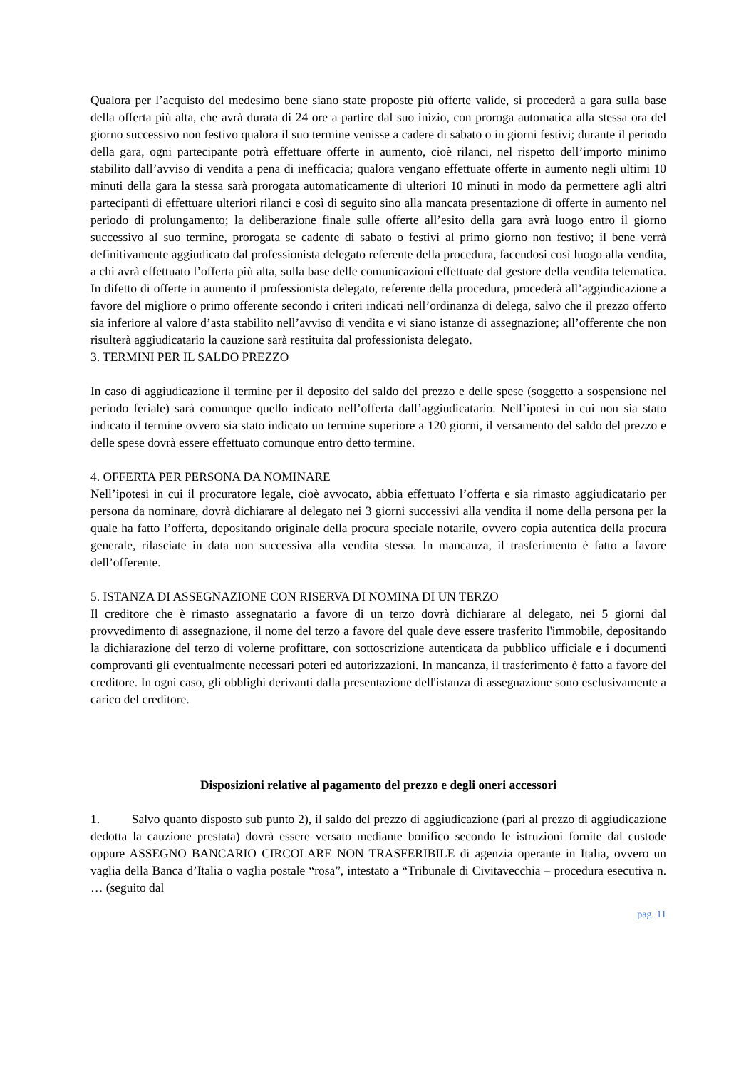Qualora per l’acquisto del medesimo bene siano state proposte più offerte valide, si procederà a gara sulla base della offerta più alta, che avrà durata di 24 ore a partire dal suo inizio, con proroga automatica alla stessa ora del giorno successivo non festivo qualora il suo termine venisse a cadere di sabato o in giorni festivi; durante il periodo della gara, ogni partecipante potrà effettuare offerte in aumento, cioè rilanci, nel rispetto dell’importo minimo stabilito dall’avviso di vendita a pena di inefficacia; qualora vengano effettuate offerte in aumento negli ultimi 10 minuti della gara la stessa sarà prorogata automaticamente di ulteriori 10 minuti in modo da permettere agli altri partecipanti di effettuare ulteriori rilanci e così di seguito sino alla mancata presentazione di offerte in aumento nel periodo di prolungamento; la deliberazione finale sulle offerte all’esito della gara avrà luogo entro il giorno successivo al suo termine, prorogata se cadente di sabato o festivi al primo giorno non festivo; il bene verrà definitivamente aggiudicato dal professionista delegato referente della procedura, facendosi così luogo alla vendita, a chi avrà effettuato l’offerta più alta, sulla base delle comunicazioni effettuate dal gestore della vendita telematica. In difetto di offerte in aumento il professionista delegato, referente della procedura, procederà all’aggiudicazione a favore del migliore o primo offerente secondo i criteri indicati nell’ordinanza di delega, salvo che il prezzo offerto sia inferiore al valore d’asta stabilito nell’avviso di vendita e vi siano istanze di assegnazione; all’offerente che non risulterà aggiudicatario la cauzione sarà restituita dal professionista delegato.
3. TERMINI PER IL SALDO PREZZO
In caso di aggiudicazione il termine per il deposito del saldo del prezzo e delle spese (soggetto a sospensione nel periodo feriale) sarà comunque quello indicato nell’offerta dall’aggiudicatario. Nell’ipotesi in cui non sia stato indicato il termine ovvero sia stato indicato un termine superiore a 120 giorni, il versamento del saldo del prezzo e delle spese dovrà essere effettuato comunque entro detto termine.
4. OFFERTA PER PERSONA DA NOMINARE
Nell’ipotesi in cui il procuratore legale, cioè avvocato, abbia effettuato l’offerta e sia rimasto aggiudicatario per persona da nominare, dovrà dichiarare al delegato nei 3 giorni successivi alla vendita il nome della persona per la quale ha fatto l’offerta, depositando originale della procura speciale notarile, ovvero copia autentica della procura generale, rilasciate in data non successiva alla vendita stessa. In mancanza, il trasferimento è fatto a favore dell’offerente.
5. ISTANZA DI ASSEGNAZIONE CON RISERVA DI NOMINA DI UN TERZO
Il creditore che è rimasto assegnatario a favore di un terzo dovrà dichiarare al delegato, nei 5 giorni dal provvedimento di assegnazione, il nome del terzo a favore del quale deve essere trasferito l'immobile, depositando la dichiarazione del terzo di volerne profittare, con sottoscrizione autenticata da pubblico ufficiale e i documenti comprovanti gli eventualmente necessari poteri ed autorizzazioni. In mancanza, il trasferimento è fatto a favore del creditore. In ogni caso, gli obblighi derivanti dalla presentazione dell'istanza di assegnazione sono esclusivamente a carico del creditore.
Disposizioni relative al pagamento del prezzo e degli oneri accessori
1. Salvo quanto disposto sub punto 2), il saldo del prezzo di aggiudicazione (pari al prezzo di aggiudicazione dedotta la cauzione prestata) dovrà essere versato mediante bonifico secondo le istruzioni fornite dal custode oppure ASSEGNO BANCARIO CIRCOLARE NON TRASFERIBILE di agenzia operante in Italia, ovvero un vaglia della Banca d’Italia o vaglia postale “rosa”, intestato a “Tribunale di Civitavecchia – procedura esecutiva n. … (seguito dal
pag. 11